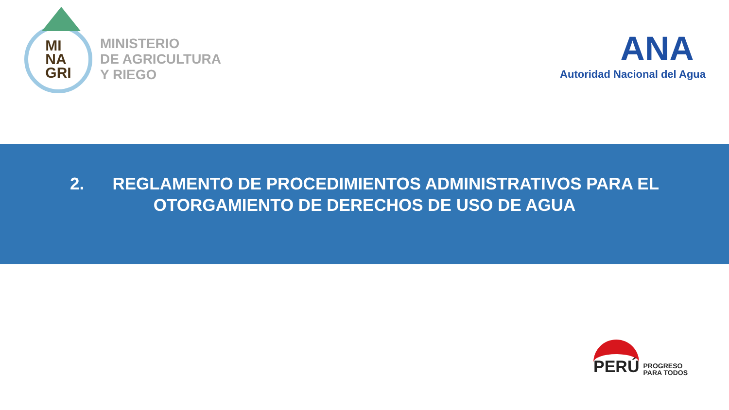MI
NA
GRI
MINISTERIO
DE AGRICULTURA
Y RIEGO
ANA
Autoridad Nacional del Agua
2. REGLAMENTO DE PROCEDIMIENTOS ADMINISTRATIVOS PARA EL
OTORGAMIENTO DE DERECHOS DE USO DE AGUA
PERÚ
PROGRESO
PARA TODOS